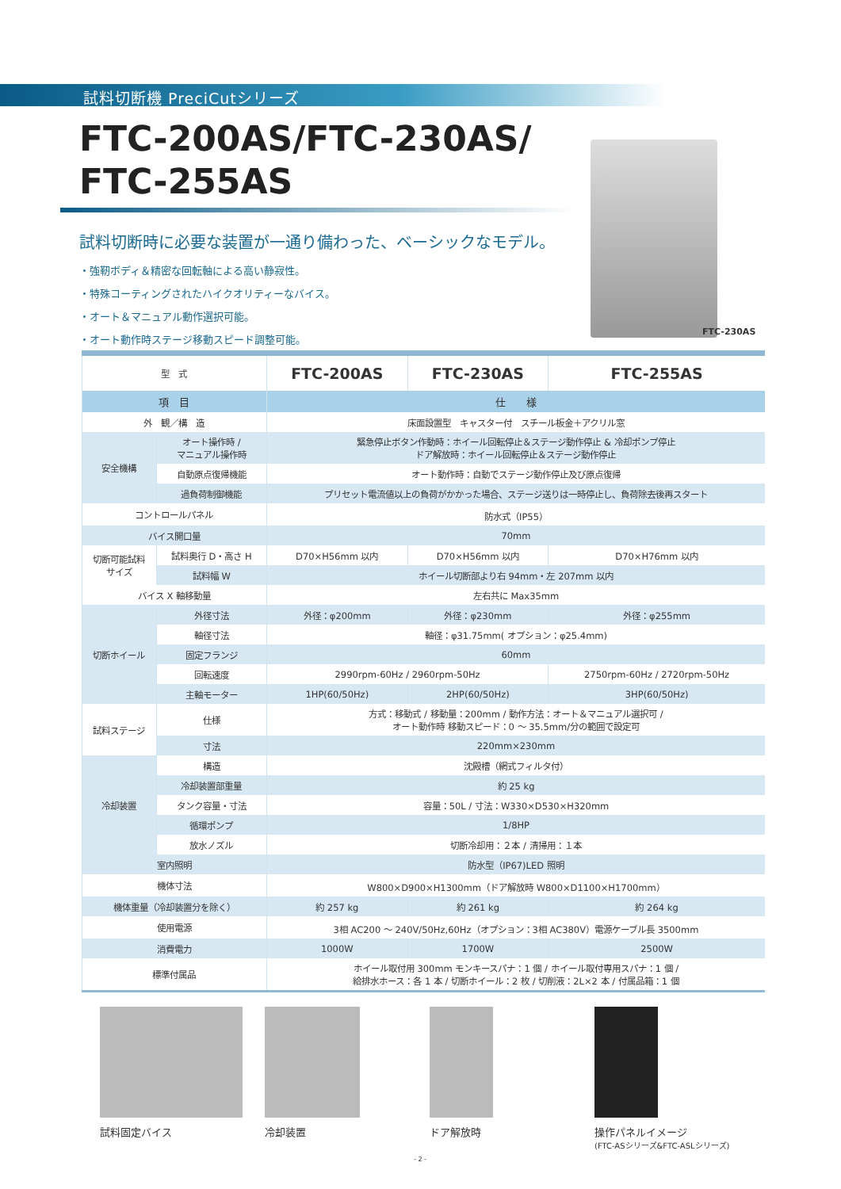試料切断機 PreciCutシリーズ
FTC-200AS/FTC-230AS/
FTC-255AS
試料切断時に必要な装置が一通り備わった、ベーシックなモデル。
・強靭ボディ＆精密な回転軸による高い静寂性。
・特殊コーティングされたハイクオリティーなバイス。
・オート＆マニュアル動作選択可能。
・オート動作時ステージ移動スピード調整可能。
FTC-230AS
| 型 式 | | FTC-200AS | FTC-230AS | FTC-255AS |
| --- | --- | --- | --- | --- |
| 項 目 | | 仕 様 | | |
| 外 観／構 造 | | 床面設置型 キャスター付 スチール板金＋アクリル窓 | | |
| 安全機構 | オート操作時 / マニュアル操作時 | 緊急停止ボタン作動時：ホイール回転停止＆ステージ動作停止 & 冷却ポンプ停止 ドア解放時：ホイール回転停止＆ステージ動作停止 | | |
| | 自動原点復帰機能 | オート動作時：自動でステージ動作停止及び原点復帰 | | |
| | 過負荷制御機能 | プリセット電流値以上の負荷がかかった場合、ステージ送りは一時停止し、負荷除去後再スタート | | |
| コントロールパネル | | 防水式（IP55） | | |
| バイス開口量 | | 70mm | | |
| 切断可能試料 サイズ | 試料奥行 D・高さ H | D70×H56mm 以内 | D70×H56mm 以内 | D70×H76mm 以内 |
| | 試料幅 W | ホイール切断部より右 94mm・左 207mm 以内 | | |
| バイス X 軸移動量 | | 左右共に Max35mm | | |
| 切断ホイール | 外径寸法 | 外径：φ200mm | 外径：φ230mm | 外径：φ255mm |
| | 軸径寸法 | 軸径：φ31.75mm( オプション：φ25.4mm) | | |
| | 固定フランジ | 60mm | | |
| | 回転速度 | 2990rpm-60Hz / 2960rpm-50Hz | | 2750rpm-60Hz / 2720rpm-50Hz |
| | 主軸モーター | 1HP(60/50Hz) | 2HP(60/50Hz) | 3HP(60/50Hz) |
| 試料ステージ | 仕様 | 方式：移動式 / 移動量：200mm / 動作方法：オート＆マニュアル選択可 / オート動作時 移動スピード：0 ～ 35.5mm/分の範囲で設定可 | | |
| | 寸法 | 220mm×230mm | | |
| 冷却装置 | 構造 | 沈殿槽（網式フィルタ付） | | |
| | 冷却装置部重量 | 約 25 kg | | |
| | タンク容量・寸法 | 容量：50L / 寸法：W330×D530×H320mm | | |
| | 循環ポンプ | 1/8HP | | |
| | 放水ノズル | 切断冷却用：２本 / 清掃用：１本 | | |
| 室内照明 | | 防水型（IP67)LED 照明 | | |
| 機体寸法 | | W800×D900×H1300mm（ドア解放時 W800×D1100×H1700mm） | | |
| 機体重量（冷却装置分を除く） | | 約 257 kg | 約 261 kg | 約 264 kg |
| 使用電源 | | 3相 AC200 ～ 240V/50Hz,60Hz（オプション：3相 AC380V）電源ケーブル長 3500mm | | |
| 消費電力 | | 1000W | 1700W | 2500W |
| 標準付属品 | | ホイール取付用 300mm モンキースパナ：1 個 / ホイール取付専用スパナ：1 個 / 給排水ホース：各 1 本 / 切断ホイール：2 枚 / 切削液：2L×2 本 / 付属品箱：1 個 | | |
試料固定バイス 冷却装置 ドア解放時 操作パネルイメージ
(FTC-ASシリーズ&FTC-ASLシリーズ)
- 2 -